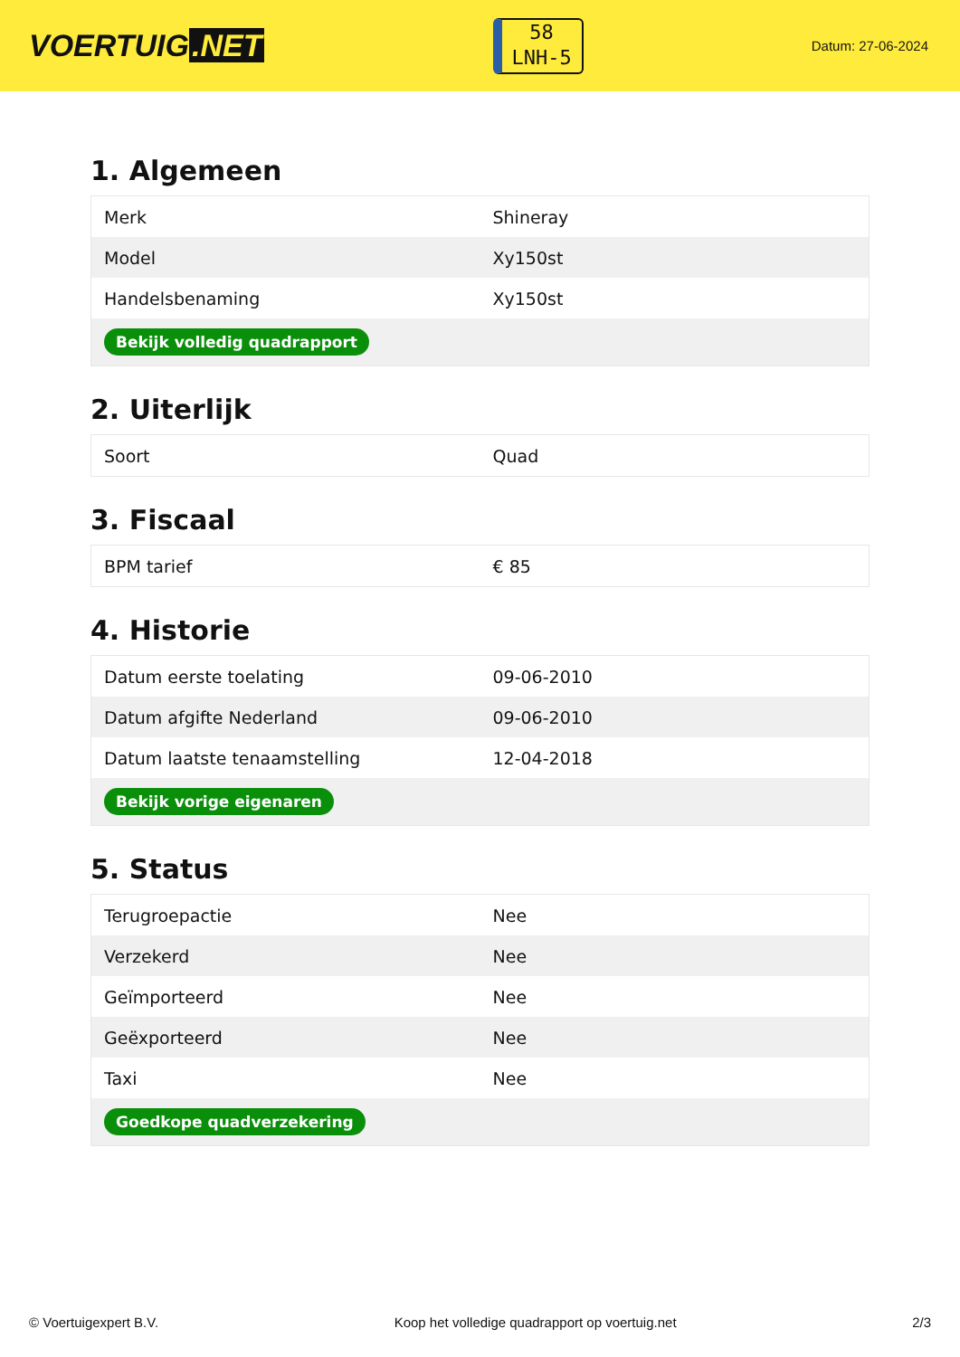VOERTUIG.NET
58
LNH-5
Datum: 27-06-2024
1. Algemeen
| Merk | Shineray |
| Model | Xy150st |
| Handelsbenaming | Xy150st |
| Bekijk volledig quadrapport | |
2. Uiterlijk
| Soort | Quad |
3. Fiscaal
| BPM tarief | € 85 |
4. Historie
| Datum eerste toelating | 09-06-2010 |
| Datum afgifte Nederland | 09-06-2010 |
| Datum laatste tenaamstelling | 12-04-2018 |
| Bekijk vorige eigenaren | |
5. Status
| Terugroepactie | Nee |
| Verzekerd | Nee |
| Geïmporteerd | Nee |
| Geëxporteerd | Nee |
| Taxi | Nee |
| Goedkope quadverzekering | |
© Voertuigexpert B.V. Koop het volledige quadrapport op voertuig.net 2/3